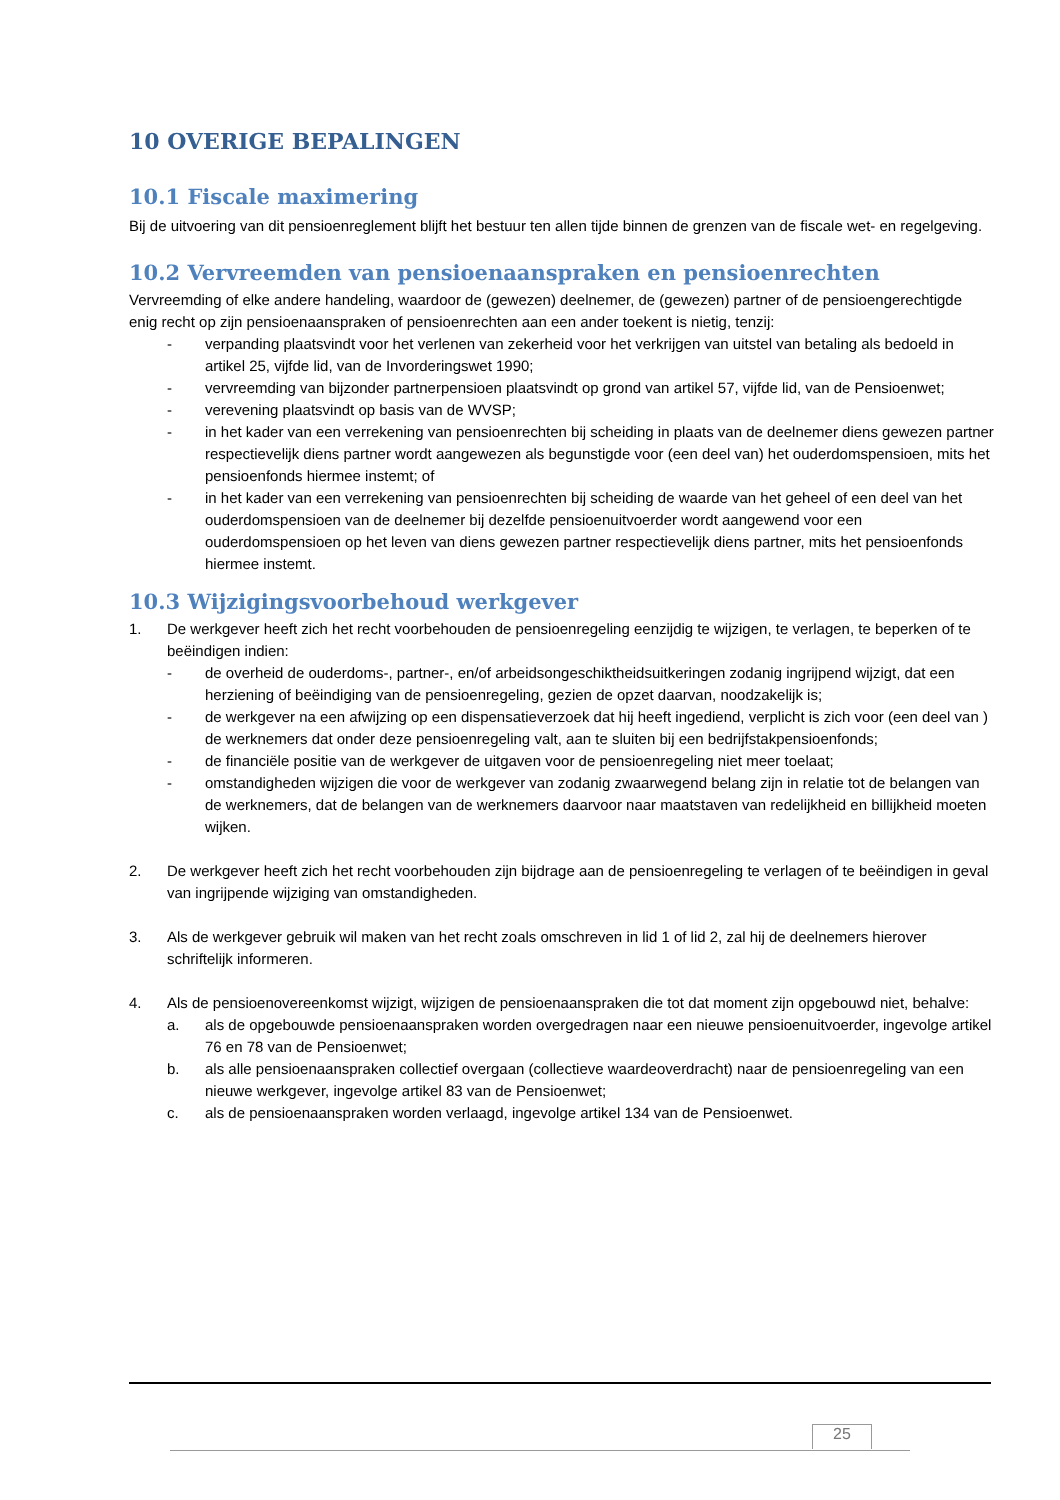10 OVERIGE BEPALINGEN
10.1 Fiscale maximering
Bij de uitvoering van dit pensioenreglement blijft het bestuur ten allen tijde binnen de grenzen van de fiscale wet- en regelgeving.
10.2 Vervreemden van pensioenaanspraken en pensioenrechten
Vervreemding of elke andere handeling, waardoor de (gewezen) deelnemer, de (gewezen) partner of de pensioengerechtigde enig recht op zijn pensioenaanspraken of pensioenrechten aan een ander toekent is nietig, tenzij:
- verpanding plaatsvindt voor het verlenen van zekerheid voor het verkrijgen van uitstel van betaling als bedoeld in artikel 25, vijfde lid, van de Invorderingswet 1990;
- vervreemding van bijzonder partnerpensioen plaatsvindt op grond van artikel 57, vijfde lid, van de Pensioenwet;
- verevening plaatsvindt op basis van de WVSP;
- in het kader van een verrekening van pensioenrechten bij scheiding in plaats van de deelnemer diens gewezen partner respectievelijk diens partner wordt aangewezen als begunstigde voor (een deel van) het ouderdomspensioen, mits het pensioenfonds hiermee instemt; of
- in het kader van een verrekening van pensioenrechten bij scheiding de waarde van het geheel of een deel van het ouderdomspensioen van de deelnemer bij dezelfde pensioenuitvoerder wordt aangewend voor een ouderdomspensioen op het leven van diens gewezen partner respectievelijk diens partner, mits het pensioenfonds hiermee instemt.
10.3 Wijzigingsvoorbehoud werkgever
1. De werkgever heeft zich het recht voorbehouden de pensioenregeling eenzijdig te wijzigen, te verlagen, te beperken of te beëindigen indien:
- de overheid de ouderdoms-, partner-, en/of arbeidsongeschiktheidsuitkeringen zodanig ingrijpend wijzigt, dat een herziening of beëindiging van de pensioenregeling, gezien de opzet daarvan, noodzakelijk is;
- de werkgever na een afwijzing op een dispensatieverzoek dat hij heeft ingediend, verplicht is zich voor (een deel van ) de werknemers dat onder deze pensioenregeling valt, aan te sluiten bij een bedrijfstakpensioenfonds;
- de financiële positie van de werkgever de uitgaven voor de pensioenregeling niet meer toelaat;
- omstandigheden wijzigen die voor de werkgever van zodanig zwaarwegend belang zijn in relatie tot de belangen van de werknemers, dat de belangen van de werknemers daarvoor naar maatstaven van redelijkheid en billijkheid moeten wijken.
2. De werkgever heeft zich het recht voorbehouden zijn bijdrage aan de pensioenregeling te verlagen of te beëindigen in geval van ingrijpende wijziging van omstandigheden.
3. Als de werkgever gebruik wil maken van het recht zoals omschreven in lid 1 of lid 2, zal hij de deelnemers hierover schriftelijk informeren.
4. Als de pensioenovereenkomst wijzigt, wijzigen de pensioenaanspraken die tot dat moment zijn opgebouwd niet, behalve:
a. als de opgebouwde pensioenaanspraken worden overgedragen naar een nieuwe pensioenuitvoerder, ingevolge artikel 76 en 78 van de Pensioenwet;
b. als alle pensioenaanspraken collectief overgaan (collectieve waardeoverdracht) naar de pensioenregeling van een nieuwe werkgever, ingevolge artikel 83 van de Pensioenwet;
c. als de pensioenaanspraken worden verlaagd, ingevolge artikel 134 van de Pensioenwet.
25